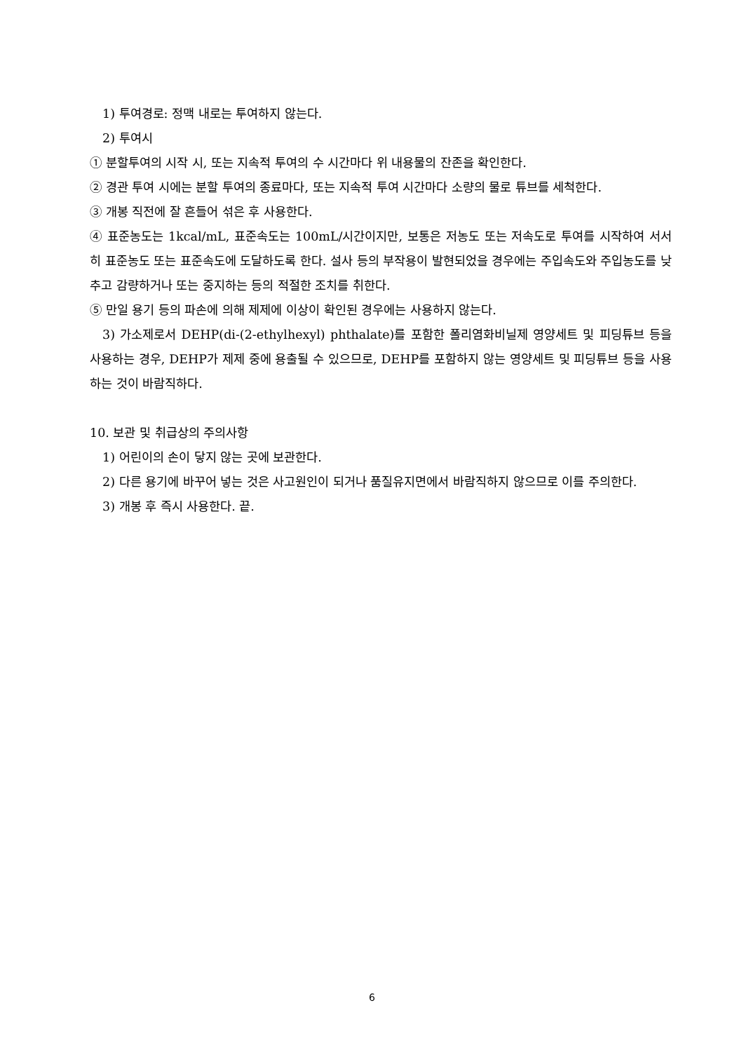1) 투여경로: 정맥 내로는 투여하지 않는다.
2) 투여시
① 분할투여의 시작 시, 또는 지속적 투여의 수 시간마다 위 내용물의 잔존을 확인한다.
② 경관 투여 시에는 분할 투여의 종료마다, 또는 지속적 투여 시간마다 소량의 물로 튜브를 세척한다.
③ 개봉 직전에 잘 흔들어 섞은 후 사용한다.
④ 표준농도는 1kcal/mL, 표준속도는 100mL/시간이지만, 보통은 저농도 또는 저속도로 투여를 시작하여 서서히 표준농도 또는 표준속도에 도달하도록 한다. 설사 등의 부작용이 발현되었을 경우에는 주입속도와 주입농도를 낮추고 감량하거나 또는 중지하는 등의 적절한 조치를 취한다.
⑤ 만일 용기 등의 파손에 의해 제제에 이상이 확인된 경우에는 사용하지 않는다.
3) 가소제로서 DEHP(di-(2-ethylhexyl) phthalate)를 포함한 폴리염화비닐제 영양세트 및 피딩튜브 등을 사용하는 경우, DEHP가 제제 중에 용출될 수 있으므로, DEHP를 포함하지 않는 영양세트 및 피딩튜브 등을 사용하는 것이 바람직하다.
10. 보관 및 취급상의 주의사항
1) 어린이의 손이 닿지 않는 곳에 보관한다.
2) 다른 용기에 바꾸어 넣는 것은 사고원인이 되거나 품질유지면에서 바람직하지 않으므로 이를 주의한다.
3) 개봉 후 즉시 사용한다. 끝.
6